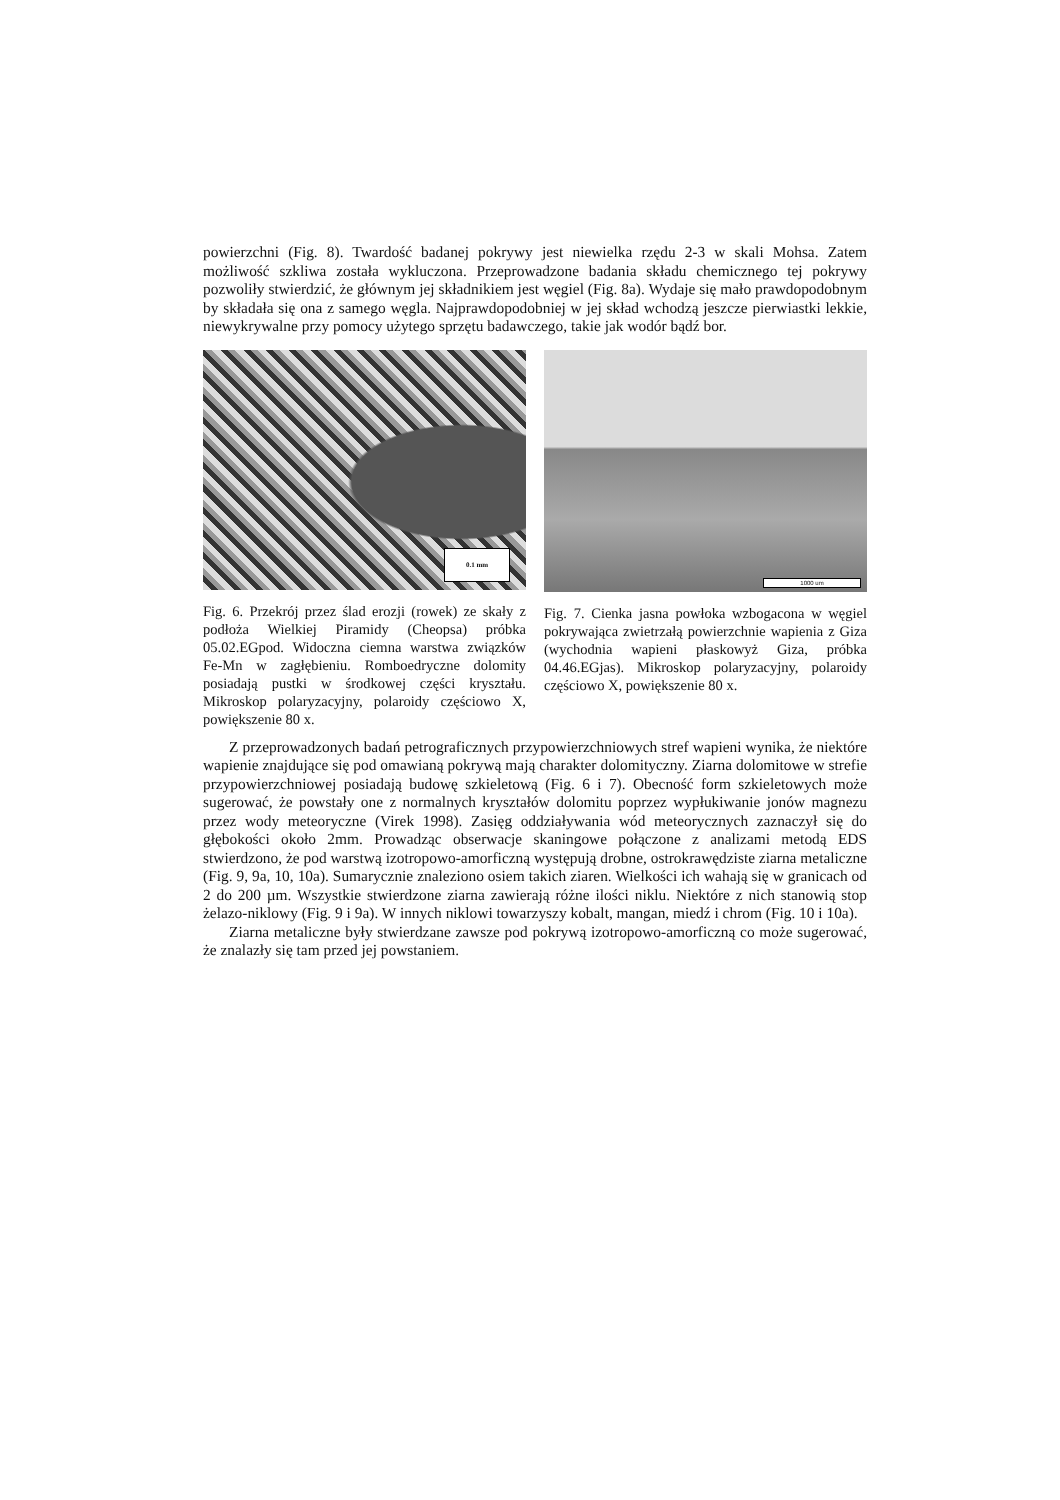powierzchni (Fig. 8). Twardość badanej pokrywy jest niewielka rzędu 2-3 w skali Mohsa. Zatem możliwość szkliwa została wykluczona. Przeprowadzone badania składu chemicznego tej pokrywy pozwoliły stwierdzić, że głównym jej składnikiem jest węgiel (Fig. 8a). Wydaje się mało prawdopodobnym by składała się ona z samego węgla. Najprawdopodobniej w jej skład wchodzą jeszcze pierwiastki lekkie, niewykrywalne przy pomocy użytego sprzętu badawczego, takie jak wodór bądź bor.
0.1 mm
Fig. 6. Przekrój przez ślad erozji (rowek) ze skały z podłoża Wielkiej Piramidy (Cheopsa) próbka 05.02.EGpod. Widoczna ciemna warstwa związków Fe-Mn w zagłębieniu. Romboedryczne dolomity posiadają pustki w środkowej części kryształu. Mikroskop polaryzacyjny, polaroidy częściowo X, powiększenie 80 x.
1000 um
Fig. 7. Cienka jasna powłoka wzbogacona w węgiel pokrywająca zwietrzałą powierzchnie wapienia z Giza (wychodnia wapieni płaskowyż Giza, próbka 04.46.EGjas). Mikroskop polaryzacyjny, polaroidy częściowo X, powiększenie 80 x.
Z przeprowadzonych badań petrograficznych przypowierzchniowych stref wapieni wynika, że niektóre wapienie znajdujące się pod omawianą pokrywą mają charakter dolomityczny. Ziarna dolomitowe w strefie przypowierzchniowej posiadają budowę szkieletową (Fig. 6 i 7). Obecność form szkieletowych może sugerować, że powstały one z normalnych kryształów dolomitu poprzez wypłukiwanie jonów magnezu przez wody meteoryczne (Virek 1998). Zasięg oddziaływania wód meteorycznych zaznaczył się do głębokości około 2mm. Prowadząc obserwacje skaningowe połączone z analizami metodą EDS stwierdzono, że pod warstwą izotropowo-amorficzną występują drobne, ostrokrawędziste ziarna metaliczne (Fig. 9, 9a, 10, 10a). Sumarycznie znaleziono osiem takich ziaren. Wielkości ich wahają się w granicach od 2 do 200 µm. Wszystkie stwierdzone ziarna zawierają różne ilości niklu. Niektóre z nich stanowią stop żelazo-niklowy (Fig. 9 i 9a). W innych niklowi towarzyszy kobalt, mangan, miedź i chrom (Fig. 10 i 10a).
Ziarna metaliczne były stwierdzane zawsze pod pokrywą izotropowo-amorficzną co może sugerować, że znalazły się tam przed jej powstaniem.